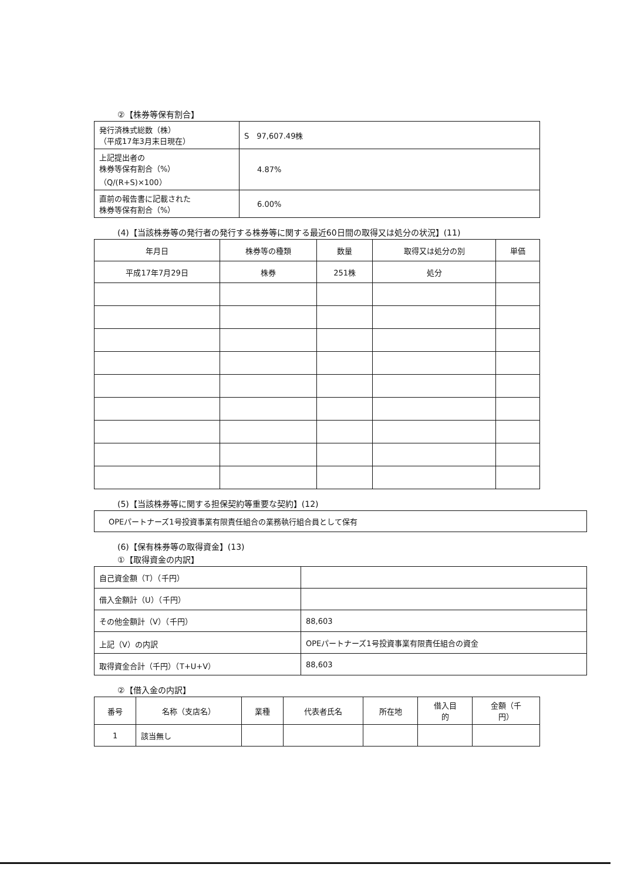②【株券等保有割合】
| 発行済株式総数（株） （平成17年3月末日現在） | S 97,607.49株 |
| 上記提出者の 株券等保有割合（%） （Q/(R+S)×100） | 4.87% |
| 直前の報告書に記載された 株券等保有割合（%） | 6.00% |
(4)【当該株券等の発行者の発行する株券等に関する最近60日間の取得又は処分の状況】(11)
| 年月日 | 株券等の種類 | 数量 | 取得又は処分の別 | 単価 |
| --- | --- | --- | --- | --- |
| 平成17年7月29日 | 株券 | 251株 | 処分 | |
(5)【当該株券等に関する担保契約等重要な契約】(12)
| OPEパートナーズ1号投資事業有限責任組合の業務執行組合員として保有 |
(6)【保有株券等の取得資金】(13)
①【取得資金の内訳】
| 自己資金額（T）（千円） | |
| 借入金額計（U）（千円） | |
| その他金額計（V）（千円） | 88,603 |
| 上記（V）の内訳 | OPEパートナーズ1号投資事業有限責任組合の資金 |
| 取得資金合計（千円）（T+U+V） | 88,603 |
②【借入金の内訳】
| 番号 | 名称（支店名） | 業種 | 代表者氏名 | 所在地 | 借入目 的 | 金額（千 円） |
| --- | --- | --- | --- | --- | --- | --- |
| 1 | 該当無し | | | | | |